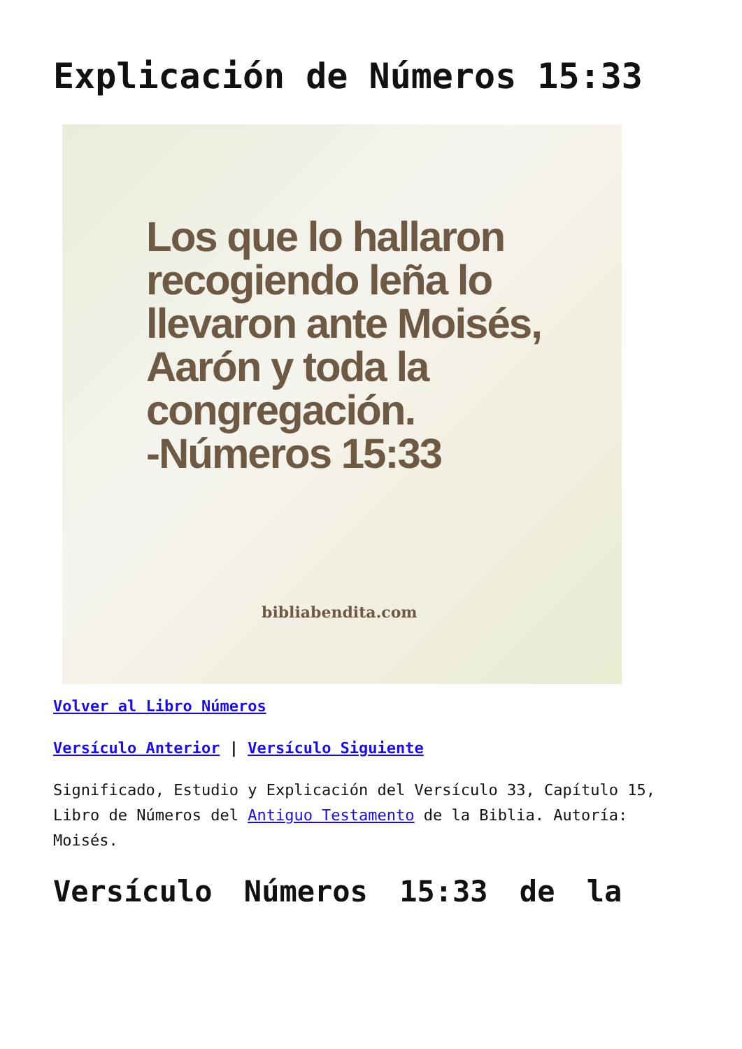Explicación de Números 15:33
Los que lo hallaron recogiendo leña lo llevaron ante Moisés, Aarón y toda la congregación.
-Números 15:33
bibliabendita.com
Volver al Libro Números
Versículo Anterior | Versículo Siguiente
Significado, Estudio y Explicación del Versículo 33, Capítulo 15, Libro de Números del Antiguo Testamento de la Biblia. Autoría: Moisés.
Versículo Números 15:33 de la